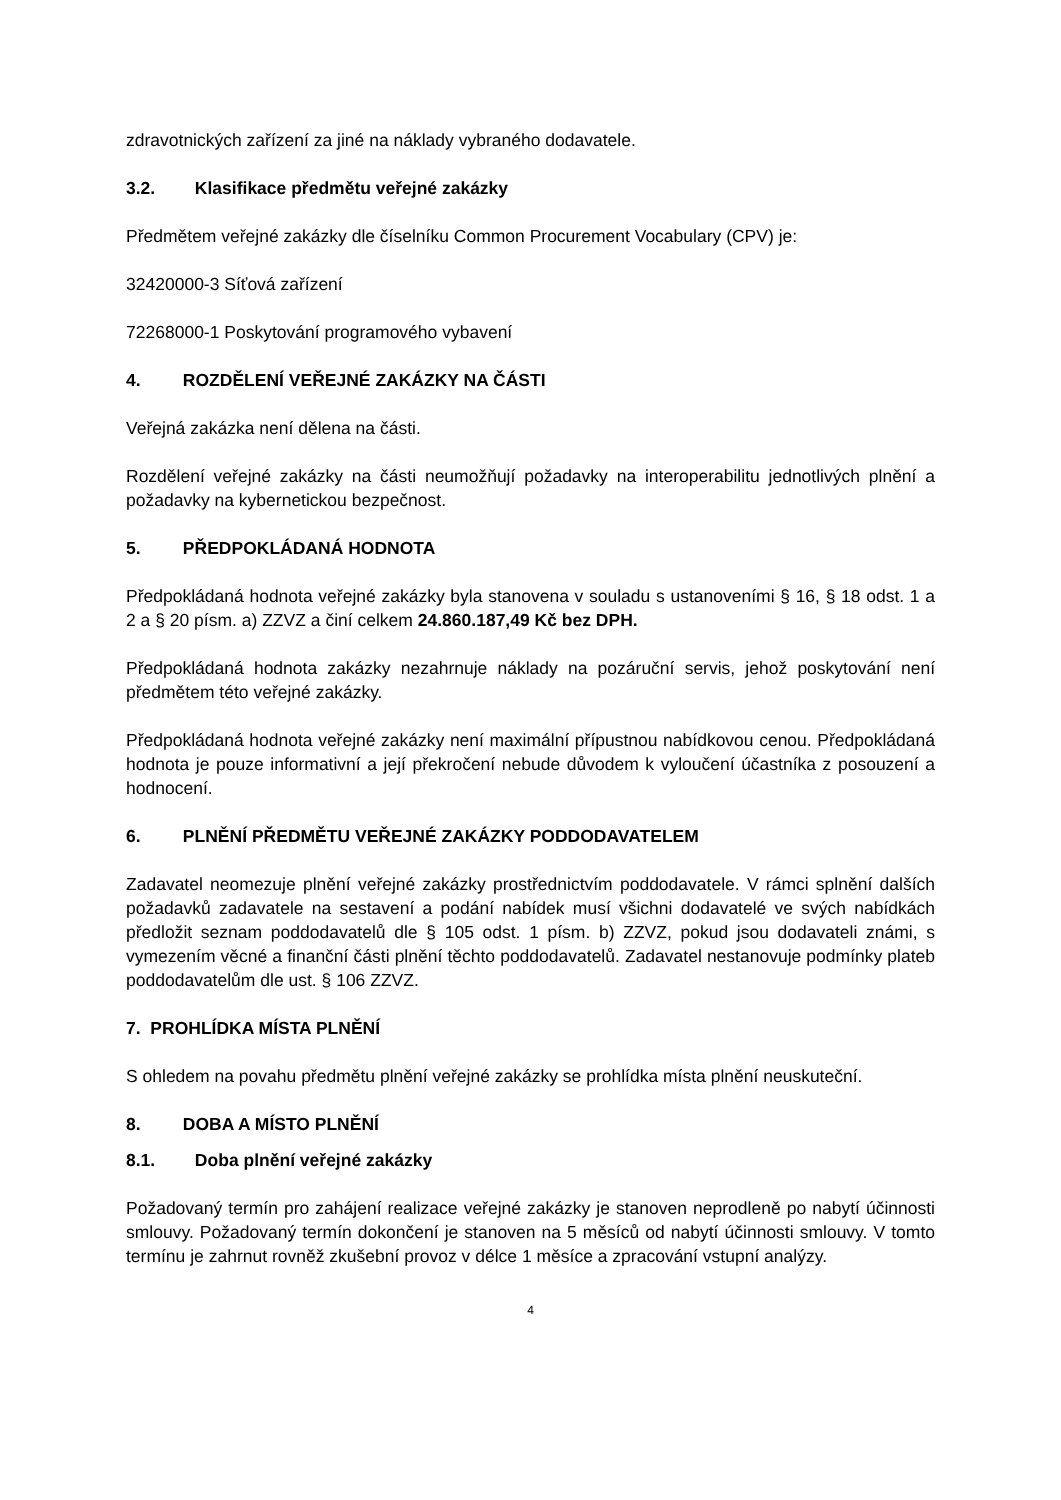zdravotnických zařízení za jiné na náklady vybraného dodavatele.
3.2. Klasifikace předmětu veřejné zakázky
Předmětem veřejné zakázky dle číselníku Common Procurement Vocabulary (CPV) je:
32420000-3 Síťová zařízení
72268000-1 Poskytování programového vybavení
4. ROZDĚLENÍ VEŘEJNÉ ZAKÁZKY NA ČÁSTI
Veřejná zakázka není dělena na části.
Rozdělení veřejné zakázky na části neumožňují požadavky na interoperabilitu jednotlivých plnění a požadavky na kybernetickou bezpečnost.
5. PŘEDPOKLÁDANÁ HODNOTA
Předpokládaná hodnota veřejné zakázky byla stanovena v souladu s ustanoveními § 16, § 18 odst. 1 a 2 a § 20 písm. a) ZZVZ a činí celkem 24.860.187,49 Kč bez DPH.
Předpokládaná hodnota zakázky nezahrnuje náklady na pozáruční servis, jehož poskytování není předmětem této veřejné zakázky.
Předpokládaná hodnota veřejné zakázky není maximální přípustnou nabídkovou cenou. Předpokládaná hodnota je pouze informativní a její překročení nebude důvodem k vyloučení účastníka z posouzení a hodnocení.
6. PLNĚNÍ PŘEDMĚTU VEŘEJNÉ ZAKÁZKY PODDODAVATELEM
Zadavatel neomezuje plnění veřejné zakázky prostřednictvím poddodavatele. V rámci splnění dalších požadavků zadavatele na sestavení a podání nabídek musí všichni dodavatelé ve svých nabídkách předložit seznam poddodavatelů dle § 105 odst. 1 písm. b) ZZVZ, pokud jsou dodavateli známi, s vymezením věcné a finanční části plnění těchto poddodavatelů. Zadavatel nestanovuje podmínky plateb poddodavatelům dle ust. § 106 ZZVZ.
7. PROHLÍDKA MÍSTA PLNĚNÍ
S ohledem na povahu předmětu plnění veřejné zakázky se prohlídka místa plnění neuskuteční.
8. DOBA A MÍSTO PLNĚNÍ
8.1. Doba plnění veřejné zakázky
Požadovaný termín pro zahájení realizace veřejné zakázky je stanoven neprodleně po nabytí účinnosti smlouvy. Požadovaný termín dokončení je stanoven na 5 měsíců od nabytí účinnosti smlouvy. V tomto termínu je zahrnut rovněž zkušební provoz v délce 1 měsíce a zpracování vstupní analýzy.
4